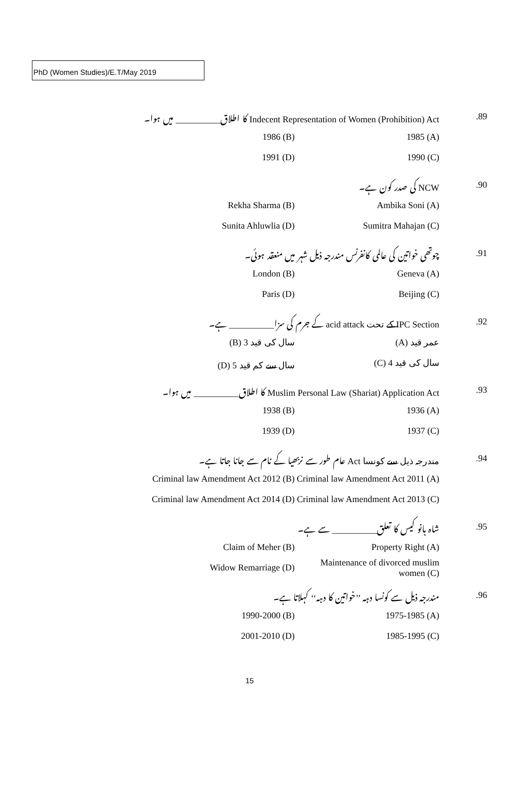PhD (Women Studies)/E.T/May 2019
.89
Indecent Representation of Women (Prohibition) Act کا اطلاق__________ میں ہوا۔
1985 (A) 1986 (B)
1990 (C) 1991 (D)
.90 NCW کی صدر کون ہے۔
Ambika Soni (A) Rekha Sharma (B)
Sumitra Mahajan (C) Sunita Ahluwlia (D)
.91
چوتھی خواتین کی عالمی کانفرنس مندرجہ ذیل شہر میں منعقد ہوئی۔
Geneva (A) London (B)
Beijing (C) Paris (D)
.92
IPC Section کے تحت acid attack کے جرم کی سزا__________ ہے۔
(A) عمر قید (B) 3 سال کی قید
(C) 4 سال کی قید (D) 5 سال سے کم قید
.93
Muslim Personal Law (Shariat) Application Act کا اطلاق__________ میں ہوا۔
1936 (A) 1938 (B)
1937 (C) 1939 (D)
.94
مندرجہ ذیل سے کونسا Act عام طور سے نربھیا کے نام سے جانا جاتا ہے۔
Criminal law Amendment Act 2011 (A)
Criminal law Amendment Act 2012 (B)
Criminal law Amendment Act 2013 (C)
Criminal law Amendment Act 2014 (D)
.95
شاہ بانو کیس کا تعلق__________ سے ہے۔
Property Right (A) Claim of Meher (B)
Maintenance of divorced muslim women (C)
Widow Remarriage (D)
.96
مندرجہ ذیل سے کونسا دہہ ’’خواتین کا دہہ‘‘ کہلاتا ہے۔
1975-1985 (A) 1990-2000 (B)
1985-1995 (C) 2001-2010 (D)
15